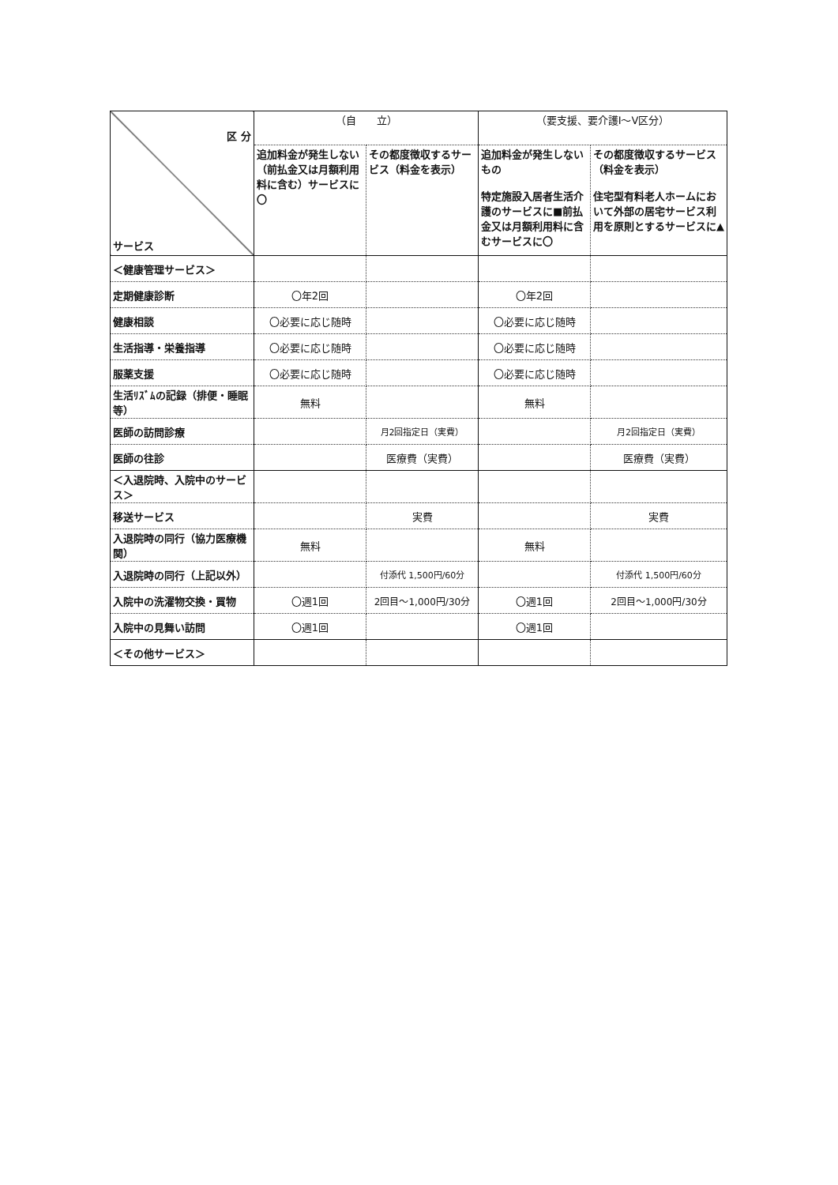| 区 分 サービス | （自 立） | | （要支援、要介護Ⅰ～Ⅴ区分） | |
| --- | --- | --- | --- | --- |
| | 追加料金が発生しない（前払金又は月額利用料に含む）サービスに〇 | その都度徴収するサービス（料金を表示） | 追加料金が発生しないもの 特定施設入居者生活介護のサービスに■前払金又は月額利用料に含むサービスに〇 | その都度徴収するサービス（料金を表示） 住宅型有料老人ホームにおいて外部の居宅サービス利用を原則とするサービスに▲ |
| ＜健康管理サービス＞ | | | | |
| 定期健康診断 | 〇年2回 | | 〇年2回 | |
| 健康相談 | 〇必要に応じ随時 | | 〇必要に応じ随時 | |
| 生活指導・栄養指導 | 〇必要に応じ随時 | | 〇必要に応じ随時 | |
| 服薬支援 | 〇必要に応じ随時 | | 〇必要に応じ随時 | |
| 生活ﾘｽﾞﾑの記録（排便・睡眠等） | 無料 | | 無料 | |
| 医師の訪問診療 | | 月2回指定日（実費） | | 月2回指定日（実費） |
| 医師の往診 | | 医療費（実費） | | 医療費（実費） |
| ＜入退院時、入院中のサービス＞ | | | | |
| 移送サービス | | 実費 | | 実費 |
| 入退院時の同行（協力医療機関） | 無料 | | 無料 | |
| 入退院時の同行（上記以外） | | 付添代 1,500円/60分 | | 付添代 1,500円/60分 |
| 入院中の洗濯物交換・買物 | 〇週1回 | 2回目～1,000円/30分 | 〇週1回 | 2回目～1,000円/30分 |
| 入院中の見舞い訪問 | 〇週1回 | | 〇週1回 | |
| ＜その他サービス＞ | | | | |